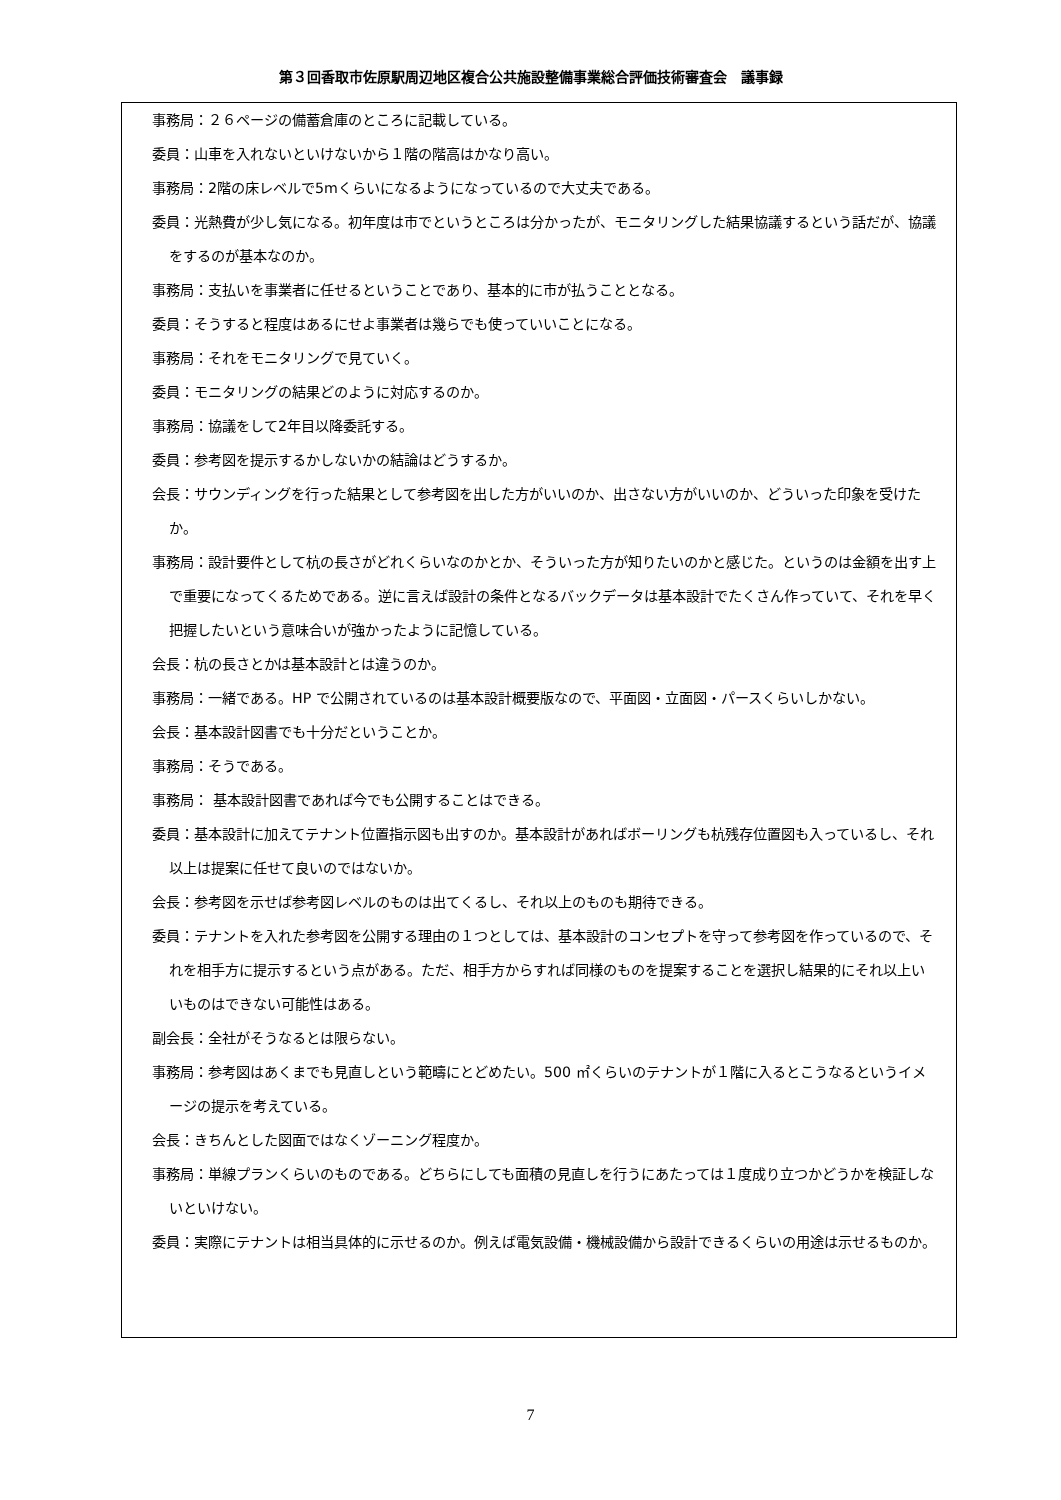第３回香取市佐原駅周辺地区複合公共施設整備事業総合評価技術審査会　議事録
事務局：２６ページの備蓄倉庫のところに記載している。
委員：山車を入れないといけないから１階の階高はかなり高い。
事務局：2階の床レベルで5mくらいになるようになっているので大丈夫である。
委員：光熱費が少し気になる。初年度は市でというところは分かったが、モニタリングした結果協議するという話だが、協議をするのが基本なのか。
事務局：支払いを事業者に任せるということであり、基本的に市が払うこととなる。
委員：そうすると程度はあるにせよ事業者は幾らでも使っていいことになる。
事務局：それをモニタリングで見ていく。
委員：モニタリングの結果どのように対応するのか。
事務局：協議をして2年目以降委託する。
委員：参考図を提示するかしないかの結論はどうするか。
会長：サウンディングを行った結果として参考図を出した方がいいのか、出さない方がいいのか、どういった印象を受けたか。
事務局：設計要件として杭の長さがどれくらいなのかとか、そういった方が知りたいのかと感じた。というのは金額を出す上で重要になってくるためである。逆に言えば設計の条件となるバックデータは基本設計でたくさん作っていて、それを早く把握したいという意味合いが強かったように記憶している。
会長：杭の長さとかは基本設計とは違うのか。
事務局：一緒である。HP で公開されているのは基本設計概要版なので、平面図・立面図・パースくらいしかない。
会長：基本設計図書でも十分だということか。
事務局：そうである。
事務局： 基本設計図書であれば今でも公開することはできる。
委員：基本設計に加えてテナント位置指示図も出すのか。基本設計があればボーリングも杭残存位置図も入っているし、それ以上は提案に任せて良いのではないか。
会長：参考図を示せば参考図レベルのものは出てくるし、それ以上のものも期待できる。
委員：テナントを入れた参考図を公開する理由の１つとしては、基本設計のコンセプトを守って参考図を作っているので、それを相手方に提示するという点がある。ただ、相手方からすれば同様のものを提案することを選択し結果的にそれ以上いいものはできない可能性はある。
副会長：全社がそうなるとは限らない。
事務局：参考図はあくまでも見直しという範疇にとどめたい。500 ㎡くらいのテナントが１階に入るとこうなるというイメージの提示を考えている。
会長：きちんとした図面ではなくゾーニング程度か。
事務局：単線プランくらいのものである。どちらにしても面積の見直しを行うにあたっては１度成り立つかどうかを検証しないといけない。
委員：実際にテナントは相当具体的に示せるのか。例えば電気設備・機械設備から設計できるくらいの用途は示せるものか。
7